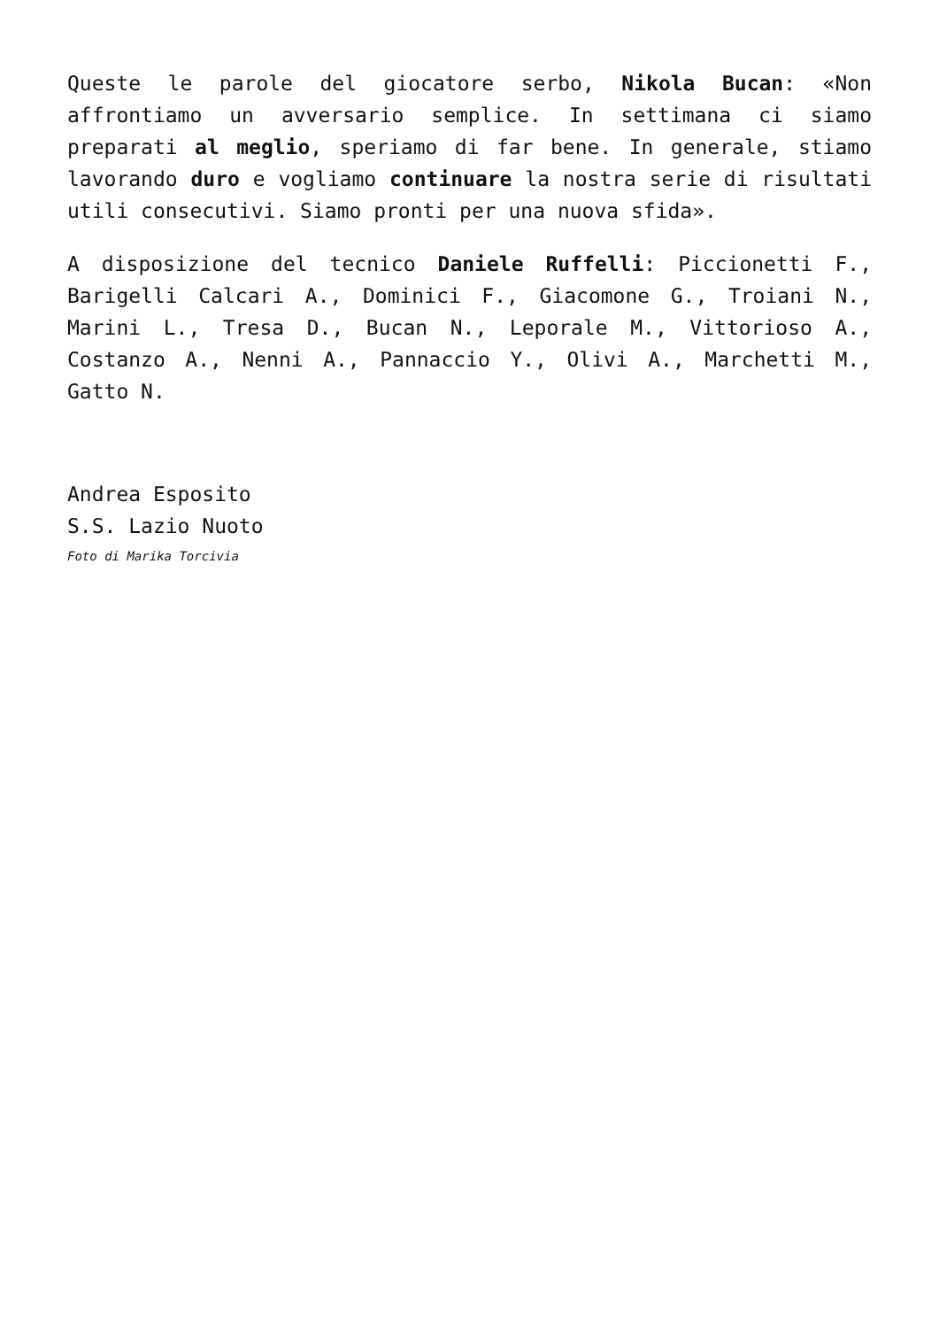Queste le parole del giocatore serbo, Nikola Bucan: «Non affrontiamo un avversario semplice. In settimana ci siamo preparati al meglio, speriamo di far bene. In generale, stiamo lavorando duro e vogliamo continuare la nostra serie di risultati utili consecutivi. Siamo pronti per una nuova sfida».
A disposizione del tecnico Daniele Ruffelli: Piccionetti F., Barigelli Calcari A., Dominici F., Giacomone G., Troiani N., Marini L., Tresa D., Bucan N., Leporale M., Vittorioso A., Costanzo A., Nenni A., Pannaccio Y., Olivi A., Marchetti M., Gatto N.
Andrea Esposito
S.S. Lazio Nuoto
Foto di Marika Torcivia